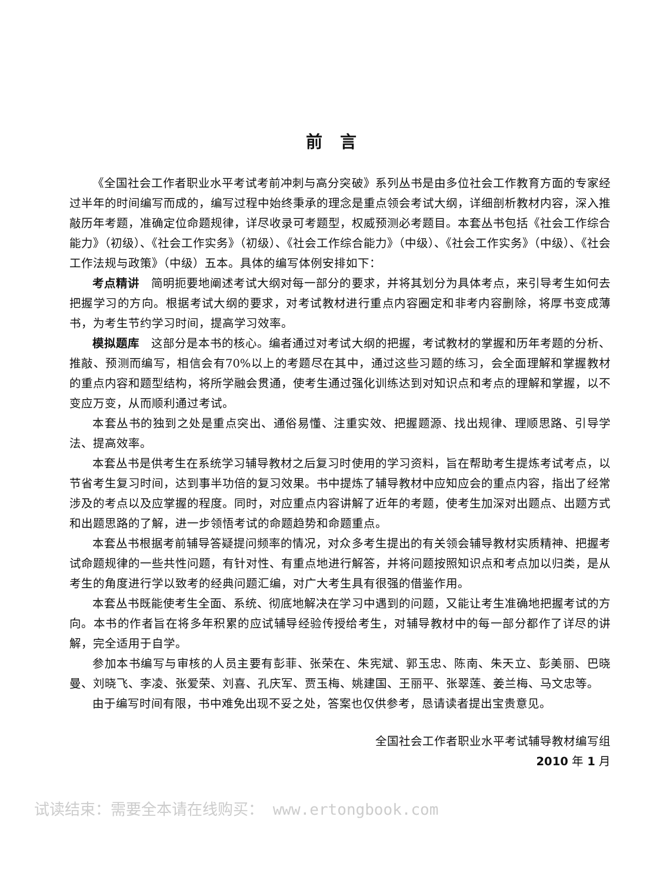前言
《全国社会工作者职业水平考试考前冲刺与高分突破》系列丛书是由多位社会工作教育方面的专家经过半年的时间编写而成的，编写过程中始终秉承的理念是重点领会考试大纲，详细剖析教材内容，深入推敲历年考题，准确定位命题规律，详尽收录可考题型，权威预测必考题目。本套丛书包括《社会工作综合能力》（初级）、《社会工作实务》（初级）、《社会工作综合能力》（中级）、《社会工作实务》（中级）、《社会工作法规与政策》（中级）五本。具体的编写体例安排如下：
考点精讲　简明扼要地阐述考试大纲对每一部分的要求，并将其划分为具体考点，来引导考生如何去把握学习的方向。根据考试大纲的要求，对考试教材进行重点内容圈定和非考内容删除，将厚书变成薄书，为考生节约学习时间，提高学习效率。
模拟题库　这部分是本书的核心。编者通过对考试大纲的把握，考试教材的掌握和历年考题的分析、推敲、预测而编写，相信会有70%以上的考题尽在其中，通过这些习题的练习，会全面理解和掌握教材的重点内容和题型结构，将所学融会贯通，使考生通过强化训练达到对知识点和考点的理解和掌握，以不变应万变，从而顺利通过考试。
本套丛书的独到之处是重点突出、通俗易懂、注重实效、把握题源、找出规律、理顺思路、引导学法、提高效率。
本套丛书是供考生在系统学习辅导教材之后复习时使用的学习资料，旨在帮助考生提炼考试考点，以节省考生复习时间，达到事半功倍的复习效果。书中提炼了辅导教材中应知应会的重点内容，指出了经常涉及的考点以及应掌握的程度。同时，对应重点内容讲解了近年的考题，使考生加深对出题点、出题方式和出题思路的了解，进一步领悟考试的命题趋势和命题重点。
本套丛书根据考前辅导答疑提问频率的情况，对众多考生提出的有关领会辅导教材实质精神、把握考试命题规律的一些共性问题，有针对性、有重点地进行解答，并将问题按照知识点和考点加以归类，是从考生的角度进行学以致考的经典问题汇编，对广大考生具有很强的借鉴作用。
本套丛书既能使考生全面、系统、彻底地解决在学习中遇到的问题，又能让考生准确地把握考试的方向。本书的作者旨在将多年积累的应试辅导经验传授给考生，对辅导教材中的每一部分都作了详尽的讲解，完全适用于自学。
参加本书编写与审核的人员主要有彭菲、张荣在、朱宪斌、郭玉忠、陈南、朱天立、彭美丽、巴晓曼、刘晓飞、李凌、张爱荣、刘喜、孔庆军、贾玉梅、姚建国、王丽平、张翠莲、姜兰梅、马文忠等。
由于编写时间有限，书中难免出现不妥之处，答案也仅供参考，恳请读者提出宝贵意见。
全国社会工作者职业水平考试辅导教材编写组
2010 年 1 月
试读结束：需要全本请在线购买： www.ertongbook.com